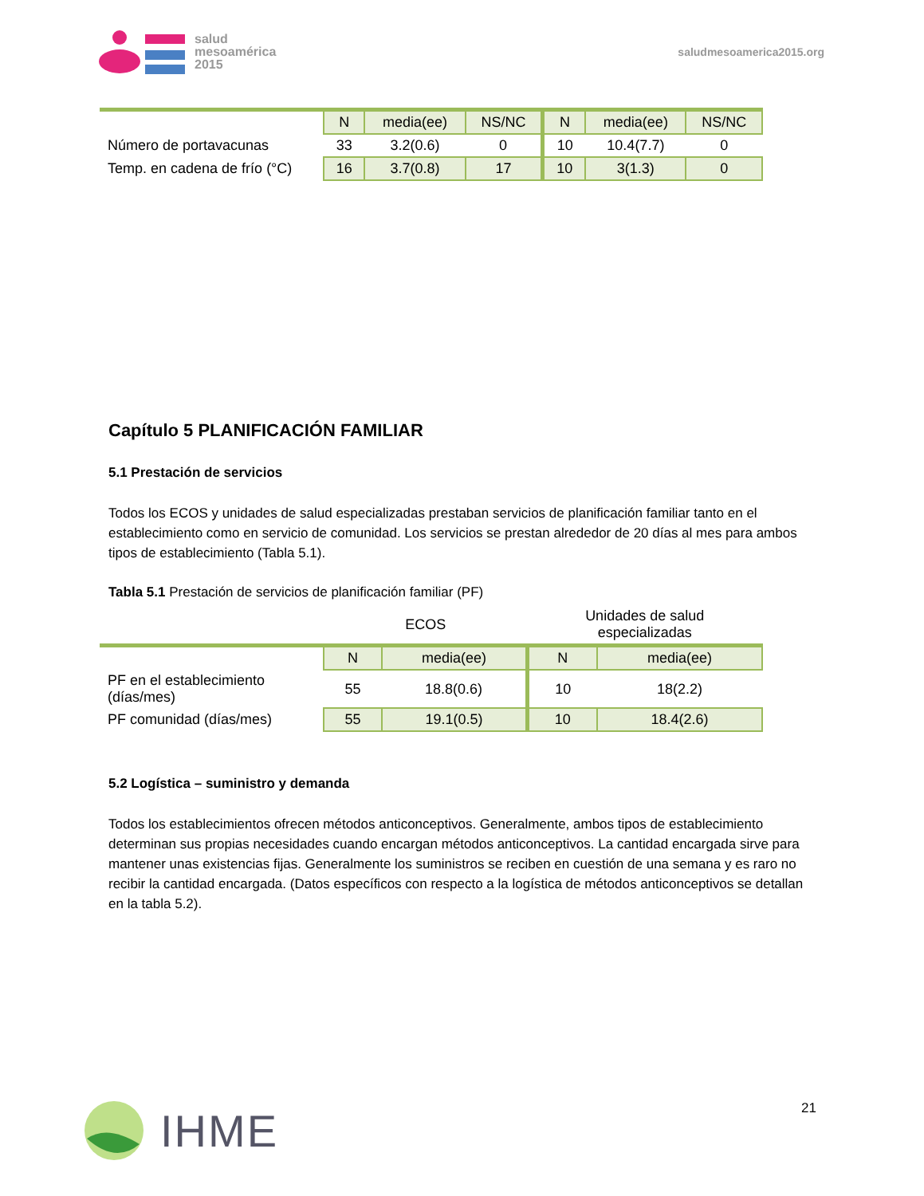salud
mesoamérica
2015
saludmesoamerica2015.org
| | N | media(ee) | NS/NC | N | media(ee) | NS/NC |
| Número de portavacunas | 33 | 3.2(0.6) | 0 | 10 | 10.4(7.7) | 0 |
| Temp. en cadena de frío (°C) | 16 | 3.7(0.8) | 17 | 10 | 3(1.3) | 0 |
Capítulo 5 PLANIFICACIÓN FAMILIAR
5.1 Prestación de servicios
Todos los ECOS y unidades de salud especializadas prestaban servicios de planificación familiar tanto en el establecimiento como en servicio de comunidad. Los servicios se prestan alrededor de 20 días al mes para ambos tipos de establecimiento (Tabla 5.1).
Tabla 5.1 Prestación de servicios de planificación familiar (PF)
| | ECOS | | Unidades de salud especializadas | |
| | N | media(ee) | N | media(ee) |
| PF en el establecimiento (días/mes) | 55 | 18.8(0.6) | 10 | 18(2.2) |
| PF comunidad (días/mes) | 55 | 19.1(0.5) | 10 | 18.4(2.6) |
5.2 Logística – suministro y demanda
Todos los establecimientos ofrecen métodos anticonceptivos. Generalmente, ambos tipos de establecimiento determinan sus propias necesidades cuando encargan métodos anticonceptivos. La cantidad encargada sirve para mantener unas existencias fijas. Generalmente los suministros se reciben en cuestión de una semana y es raro no recibir la cantidad encargada. (Datos específicos con respecto a la logística de métodos anticonceptivos se detallan en la tabla 5.2).
IHME
21